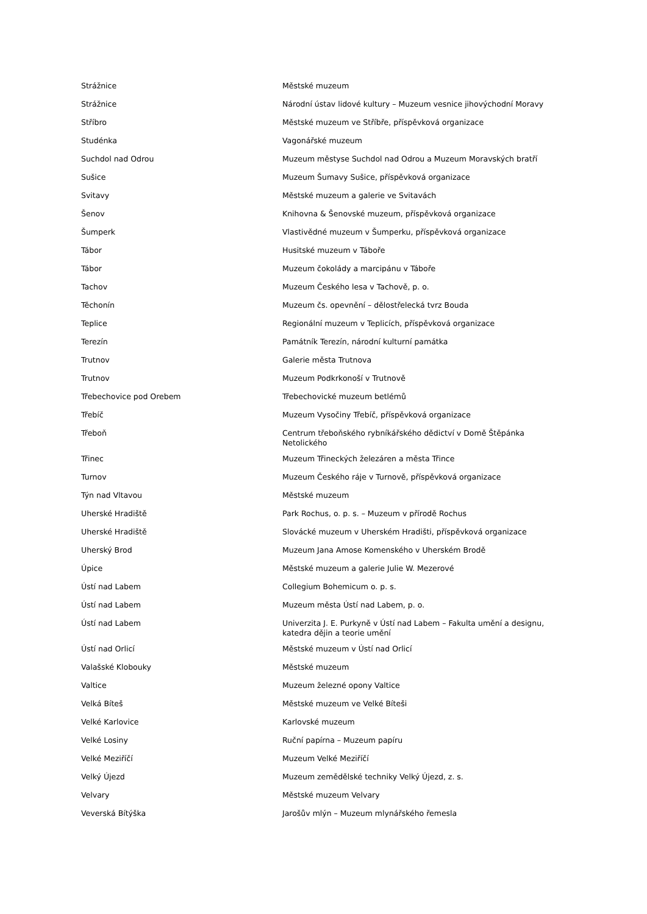| Strážnice | Městské muzeum |
| Strážnice | Národní ústav lidové kultury – Muzeum vesnice jihovýchodní Moravy |
| Stříbro | Městské muzeum ve Stříbře, příspěvková organizace |
| Studénka | Vagonářské muzeum |
| Suchdol nad Odrou | Muzeum městyse Suchdol nad Odrou a Muzeum Moravských bratří |
| Sušice | Muzeum Šumavy Sušice, příspěvková organizace |
| Svitavy | Městské muzeum a galerie ve Svitavách |
| Šenov | Knihovna & Šenovské muzeum, příspěvková organizace |
| Šumperk | Vlastivědné muzeum v Šumperku, příspěvková organizace |
| Tábor | Husitské muzeum v Táboře |
| Tábor | Muzeum čokolády a marcipánu v Táboře |
| Tachov | Muzeum Českého lesa v Tachově, p. o. |
| Těchonín | Muzeum čs. opevnění – dělostřelecká tvrz Bouda |
| Teplice | Regionální muzeum v Teplicích, příspěvková organizace |
| Terezín | Památník Terezín, národní kulturní památka |
| Trutnov | Galerie města Trutnova |
| Trutnov | Muzeum Podkrkonoší v Trutnově |
| Třebechovice pod Orebem | Třebechovické muzeum betlémů |
| Třebíč | Muzeum Vysočiny Třebíč, příspěvková organizace |
| Třeboň | Centrum třeboňského rybníkářského dědictví v Domě Štěpánka Netolického |
| Třinec | Muzeum Třineckých železáren a města Třince |
| Turnov | Muzeum Českého ráje v Turnově, příspěvková organizace |
| Týn nad Vltavou | Městské muzeum |
| Uherské Hradiště | Park Rochus, o. p. s. – Muzeum v přírodě Rochus |
| Uherské Hradiště | Slovácké muzeum v Uherském Hradišti, příspěvková organizace |
| Uherský Brod | Muzeum Jana Amose Komenského v Uherském Brodě |
| Úpice | Městské muzeum a galerie Julie W. Mezerové |
| Ústí nad Labem | Collegium Bohemicum o. p. s. |
| Ústí nad Labem | Muzeum města Ústí nad Labem, p. o. |
| Ústí nad Labem | Univerzita J. E. Purkyně v Ústí nad Labem – Fakulta umění a designu, katedra dějin a teorie umění |
| Ústí nad Orlicí | Městské muzeum v Ústí nad Orlicí |
| Valašské Klobouky | Městské muzeum |
| Valtice | Muzeum železné opony Valtice |
| Velká Bíteš | Městské muzeum ve Velké Bíteši |
| Velké Karlovice | Karlovské muzeum |
| Velké Losiny | Ruční papírna – Muzeum papíru |
| Velké Meziříčí | Muzeum Velké Meziříčí |
| Velký Újezd | Muzeum zemědělské techniky Velký Újezd, z. s. |
| Velvary | Městské muzeum Velvary |
| Veverská Bítýška | Jarošův mlýn – Muzeum mlynářského řemesla |